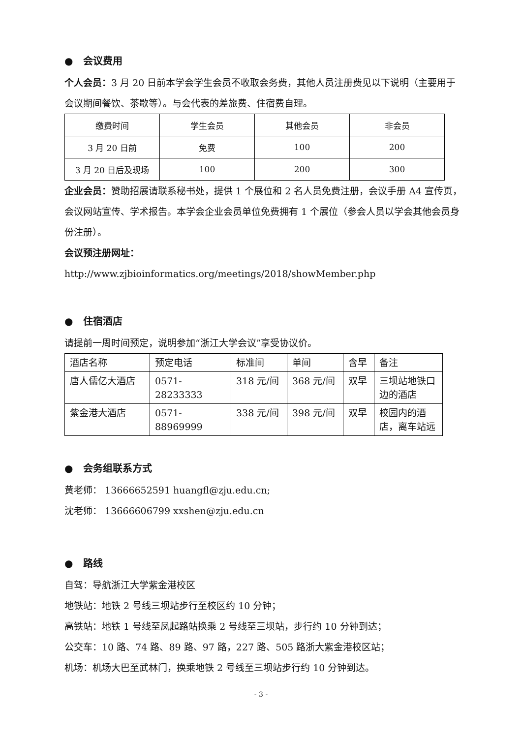● 会议费用
个人会员：3 月 20 日前本学会学生会员不收取会务费，其他人员注册费见以下说明（主要用于会议期间餐饮、茶歇等）。与会代表的差旅费、住宿费自理。
| 缴费时间 | 学生会员 | 其他会员 | 非会员 |
| 3 月 20 日前 | 免费 | 100 | 200 |
| 3 月 20 日后及现场 | 100 | 200 | 300 |
企业会员：赞助招展请联系秘书处，提供 1 个展位和 2 名人员免费注册，会议手册 A4 宣传页，会议网站宣传、学术报告。本学会企业会员单位免费拥有 1 个展位（参会人员以学会其他会员身份注册）。
会议预注册网址：
http://www.zjbioinformatics.org/meetings/2018/showMember.php
● 住宿酒店
请提前一周时间预定，说明参加“浙江大学会议”享受协议价。
| 酒店名称 | 预定电话 | 标准间 | 单间 | 含早 | 备注 |
| 唐人儒亿大酒店 | 0571-28233333 | 318 元/间 | 368 元/间 | 双早 | 三坝站地铁口边的酒店 |
| 紫金港大酒店 | 0571-88969999 | 338 元/间 | 398 元/间 | 双早 | 校园内的酒店，离车站远 |
● 会务组联系方式
黄老师： 13666652591 huangfl@zju.edu.cn;
沈老师： 13666606799 xxshen@zju.edu.cn
● 路线
自驾：导航浙江大学紫金港校区
地铁站：地铁 2 号线三坝站步行至校区约 10 分钟；
高铁站：地铁 1 号线至凤起路站换乘 2 号线至三坝站，步行约 10 分钟到达；
公交车：10 路、74 路、89 路、97 路，227 路、505 路浙大紫金港校区站；
机场：机场大巴至武林门，换乘地铁 2 号线至三坝站步行约 10 分钟到达。
- 3 -